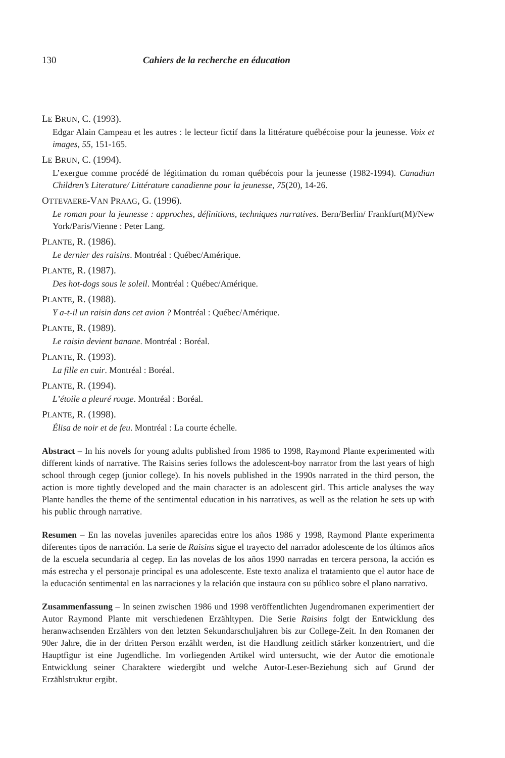130 Cahiers de la recherche en éducation
LE BRUN, C. (1993).
Edgar Alain Campeau et les autres : le lecteur fictif dans la littérature québécoise pour la jeunesse. Voix et images, 55, 151-165.
LE BRUN, C. (1994).
L’exergue comme procédé de légitimation du roman québécois pour la jeunesse (1982-1994). Canadian Children’s Literature/ Littérature canadienne pour la jeunesse, 75(20), 14-26.
OTTEVAERE-VAN PRAAG, G. (1996).
Le roman pour la jeunesse : approches, définitions, techniques narratives. Bern/Berlin/ Frankfurt(M)/New York/Paris/Vienne : Peter Lang.
PLANTE, R. (1986).
Le dernier des raisins. Montréal : Québec/Amérique.
PLANTE, R. (1987).
Des hot-dogs sous le soleil. Montréal : Québec/Amérique.
PLANTE, R. (1988).
Y a-t-il un raisin dans cet avion ? Montréal : Québec/Amérique.
PLANTE, R. (1989).
Le raisin devient banane. Montréal : Boréal.
PLANTE, R. (1993).
La fille en cuir. Montréal : Boréal.
PLANTE, R. (1994).
L’étoile a pleuré rouge. Montréal : Boréal.
PLANTE, R. (1998).
Élisa de noir et de feu. Montréal : La courte échelle.
Abstract – In his novels for young adults published from 1986 to 1998, Raymond Plante experimented with different kinds of narrative. The Raisins series follows the adolescent-boy narrator from the last years of high school through cegep (junior college). In his novels published in the 1990s narrated in the third person, the action is more tightly developed and the main character is an adolescent girl. This article analyses the way Plante handles the theme of the sentimental education in his narratives, as well as the relation he sets up with his public through narrative.
Resumen – En las novelas juveniles aparecidas entre los años 1986 y 1998, Raymond Plante experimenta diferentes tipos de narración. La serie de Raisins sigue el trayecto del narrador adolescente de los últimos años de la escuela secundaria al cegep. En las novelas de los años 1990 narradas en tercera persona, la acción es más estrecha y el personaje principal es una adolescente. Este texto analiza el tratamiento que el autor hace de la educación sentimental en las narraciones y la relación que instaura con su público sobre el plano narrativo.
Zusammenfassung – In seinen zwischen 1986 und 1998 veröffentlichten Jugendromanen experimentiert der Autor Raymond Plante mit verschiedenen Erzähltypen. Die Serie Raisins folgt der Entwicklung des heranwachsenden Erzählers von den letzten Sekundarschuljahren bis zur College-Zeit. In den Romanen der 90er Jahre, die in der dritten Person erzählt werden, ist die Handlung zeitlich stärker konzentriert, und die Hauptfigur ist eine Jugendliche. Im vorliegenden Artikel wird untersucht, wie der Autor die emotionale Entwicklung seiner Charaktere wiedergibt und welche Autor-Leser-Beziehung sich auf Grund der Erzählstruktur ergibt.